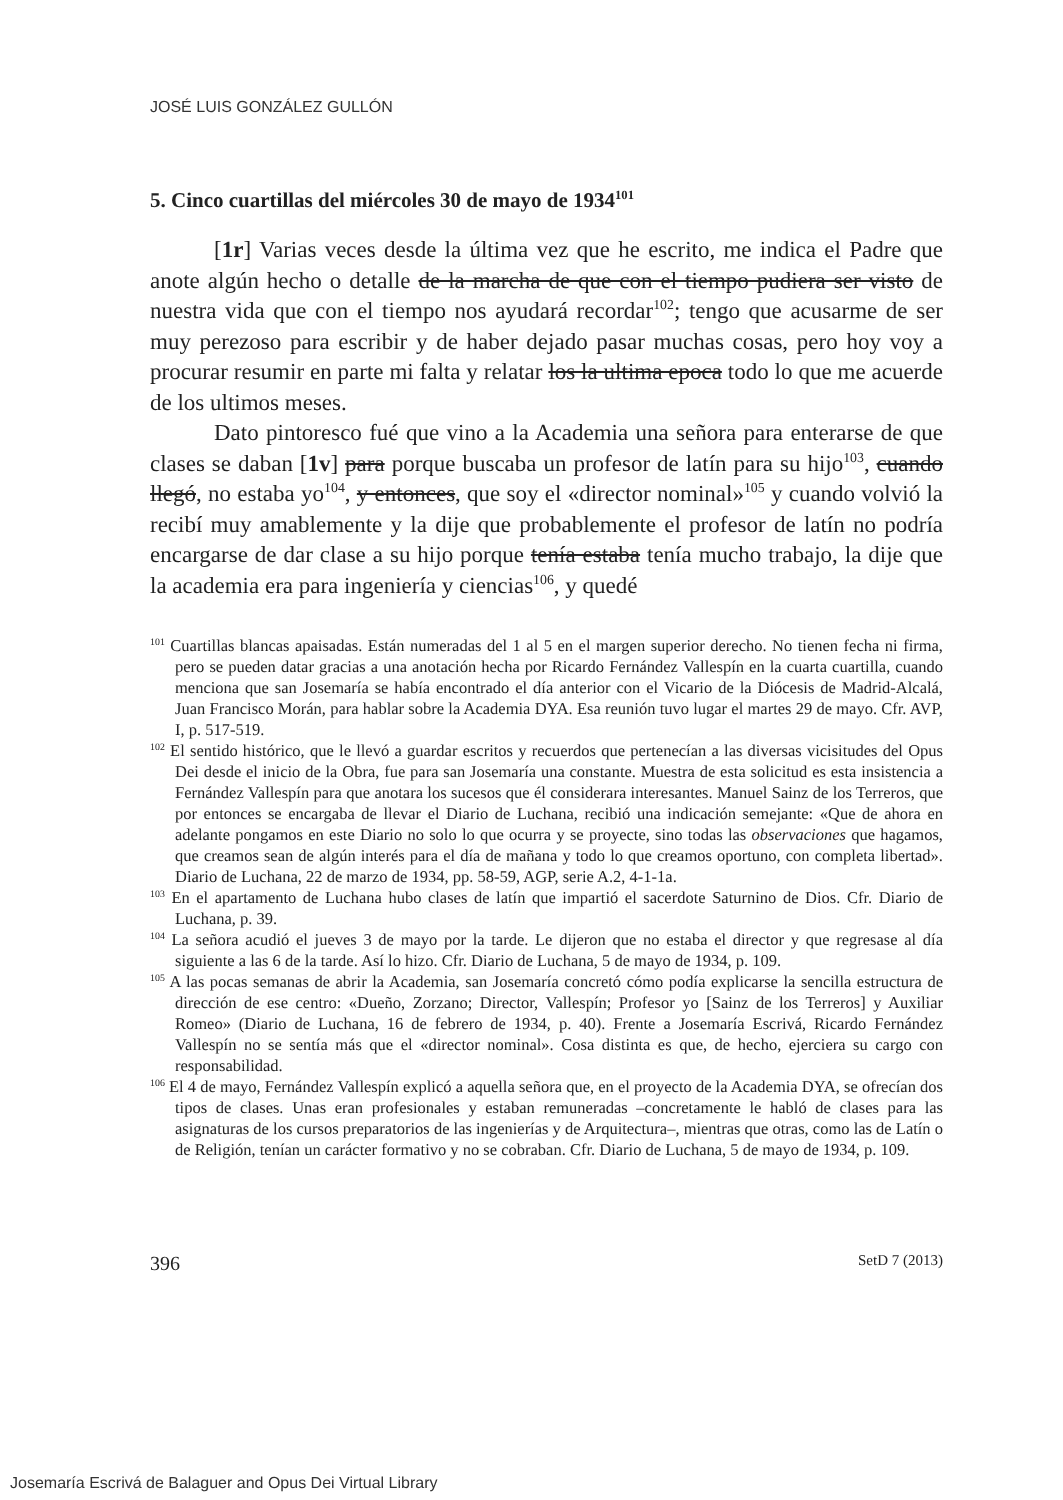JOSÉ LUIS GONZÁLEZ GULLÓN
5. Cinco cuartillas del miércoles 30 de mayo de 1934<sup>101</sup>
[1r] Varias veces desde la última vez que he escrito, me indica el Padre que anote algún hecho o detalle de la marcha de que con el tiempo pudiera ser visto de nuestra vida que con el tiempo nos ayudará recordar<sup>102</sup>; tengo que acusarme de ser muy perezoso para escribir y de haber dejado pasar muchas cosas, pero hoy voy a procurar resumir en parte mi falta y relatar los la ultima epoca todo lo que me acuerde de los ultimos meses.
Dato pintoresco fué que vino a la Academia una señora para enterarse de que clases se daban [1v] para porque buscaba un profesor de latín para su hijo<sup>103</sup>, cuando llegó, no estaba yo<sup>104</sup>, y entonces, que soy el «director nominal»<sup>105</sup> y cuando volvió la recibí muy amablemente y la dije que probablemente el profesor de latín no podría encargarse de dar clase a su hijo porque tenía estaba tenía mucho trabajo, la dije que la academia era para ingeniería y ciencias<sup>106</sup>, y quedé
<sup>101</sup> Cuartillas blancas apaisadas. Están numeradas del 1 al 5 en el margen superior derecho. No tienen fecha ni firma, pero se pueden datar gracias a una anotación hecha por Ricardo Fernández Vallespín en la cuarta cuartilla, cuando menciona que san Josemaría se había encontrado el día anterior con el Vicario de la Diócesis de Madrid-Alcalá, Juan Francisco Morán, para hablar sobre la Academia DYA. Esa reunión tuvo lugar el martes 29 de mayo. Cfr. AVP, I, p. 517-519.
<sup>102</sup> El sentido histórico, que le llevó a guardar escritos y recuerdos que pertenecían a las diversas vicisitudes del Opus Dei desde el inicio de la Obra, fue para san Josemaría una constante. Muestra de esta solicitud es esta insistencia a Fernández Vallespín para que anotara los sucesos que él considerara interesantes. Manuel Sainz de los Terreros, que por entonces se encargaba de llevar el Diario de Luchana, recibió una indicación semejante: «Que de ahora en adelante pongamos en este Diario no solo lo que ocurra y se proyecte, sino todas las observaciones que hagamos, que creamos sean de algún interés para el día de mañana y todo lo que creamos oportuno, con completa libertad». Diario de Luchana, 22 de marzo de 1934, pp. 58-59, AGP, serie A.2, 4-1-1a.
<sup>103</sup> En el apartamento de Luchana hubo clases de latín que impartió el sacerdote Saturnino de Dios. Cfr. Diario de Luchana, p. 39.
<sup>104</sup> La señora acudió el jueves 3 de mayo por la tarde. Le dijeron que no estaba el director y que regresase al día siguiente a las 6 de la tarde. Así lo hizo. Cfr. Diario de Luchana, 5 de mayo de 1934, p. 109.
<sup>105</sup> A las pocas semanas de abrir la Academia, san Josemaría concretó cómo podía explicarse la sencilla estructura de dirección de ese centro: «Dueño, Zorzano; Director, Vallespín; Profesor yo [Sainz de los Terreros] y Auxiliar Romeo» (Diario de Luchana, 16 de febrero de 1934, p. 40). Frente a Josemaría Escrivá, Ricardo Fernández Vallespín no se sentía más que el «director nominal». Cosa distinta es que, de hecho, ejerciera su cargo con responsabilidad.
<sup>106</sup> El 4 de mayo, Fernández Vallespín explicó a aquella señora que, en el proyecto de la Academia DYA, se ofrecían dos tipos de clases. Unas eran profesionales y estaban remuneradas –concretamente le habló de clases para las asignaturas de los cursos preparatorios de las ingenierías y de Arquitectura–, mientras que otras, como las de Latín o de Religión, tenían un carácter formativo y no se cobraban. Cfr. Diario de Luchana, 5 de mayo de 1934, p. 109.
396 SetD 7 (2013)
Josemaría Escrivá de Balaguer and Opus Dei Virtual Library